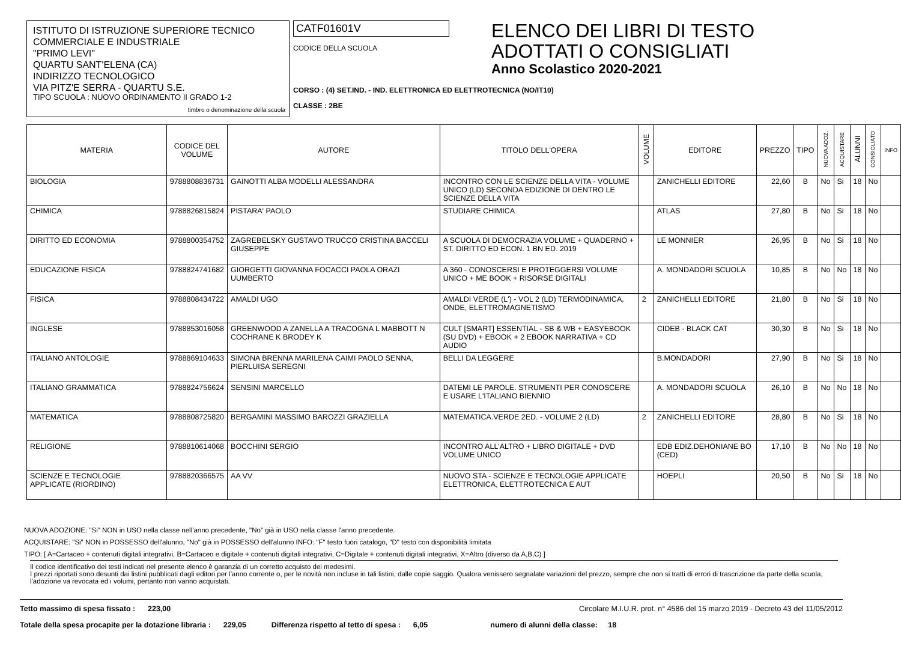ISTITUTO DI ISTRUZIONE SUPERIORE TECNICO
COMMERCIALE E INDUSTRIALE
"PRIMO LEVI"
QUARTU SANT'ELENA (CA)
INDIRIZZO TECNOLOGICO
VIA PITZ'E SERRA - QUARTU S.E.
TIPO SCUOLA : NUOVO ORDINAMENTO II GRADO 1-2
timbro o denominazione della scuola
CATF01601V
CODICE DELLA SCUOLA
CORSO : (4) SET.IND. - IND. ELETTRONICA ED ELETTROTECNICA (NO/IT10)
CLASSE : 2BE
ELENCO DEI LIBRI DI TESTO
ADOTTATI O CONSIGLIATI
Anno Scolastico 2020-2021
| MATERIA | CODICE DEL VOLUME | AUTORE | TITOLO DELL'OPERA | VOLUME | EDITORE | PREZZO | TIPO | NUOVA ADOZ. | ACQUISTARE | ALUNNI | CONSIGLIATO | INFO |
| --- | --- | --- | --- | --- | --- | --- | --- | --- | --- | --- | --- | --- |
| BIOLOGIA | 9788808836731 | GAINOTTI ALBA MODELLI ALESSANDRA | INCONTRO CON LE SCIENZE DELLA VITA - VOLUME UNICO (LD) SECONDA EDIZIONE DI DENTRO LE SCIENZE DELLA VITA | | ZANICHELLI EDITORE | 22,60 | B | No | Si | 18 | No | |
| CHIMICA | 9788826815824 | PISTARA' PAOLO | STUDIARE CHIMICA | | ATLAS | 27,80 | B | No | Si | 18 | No | |
| DIRITTO ED ECONOMIA | 9788800354752 | ZAGREBELSKY GUSTAVO TRUCCO CRISTINA BACCELI GIUSEPPE | A SCUOLA DI DEMOCRAZIA VOLUME + QUADERNO + ST. DIRITTO ED ECON. 1 BN ED. 2019 | | LE MONNIER | 26,95 | B | No | Si | 18 | No | |
| EDUCAZIONE FISICA | 9788824741682 | GIORGETTI GIOVANNA FOCACCI PAOLA ORAZI UUMBERTO | A 360 - CONOSCERSI E PROTEGGERSI VOLUME UNICO + ME BOOK + RISORSE DIGITALI | | A. MONDADORI SCUOLA | 10,85 | B | No | No | 18 | No | |
| FISICA | 9788808434722 | AMALDI UGO | AMALDI VERDE (L') - VOL 2 (LD) TERMODINAMICA, ONDE, ELETTROMAGNETISMO | 2 | ZANICHELLI EDITORE | 21,80 | B | No | Si | 18 | No | |
| INGLESE | 9788853016058 | GREENWOOD A ZANELLA A TRACOGNA L MABBOTT N COCHRANE K BRODEY K | CULT [SMART] ESSENTIAL - SB & WB + EASYEBOOK (SU DVD) + EBOOK + 2 EBOOK NARRATIVA + CD AUDIO | | CIDEB - BLACK CAT | 30,30 | B | No | Si | 18 | No | |
| ITALIANO ANTOLOGIE | 9788869104633 | SIMONA BRENNA MARILENA CAIMI PAOLO SENNA, PIERLUISA SEREGNI | BELLI DA LEGGERE | | B.MONDADORI | 27,90 | B | No | Si | 18 | No | |
| ITALIANO GRAMMATICA | 9788824756624 | SENSINI MARCELLO | DATEMI LE PAROLE. STRUMENTI PER CONOSCERE E USARE L'ITALIANO BIENNIO | | A. MONDADORI SCUOLA | 26,10 | B | No | No | 18 | No | |
| MATEMATICA | 9788808725820 | BERGAMINI MASSIMO BAROZZI GRAZIELLA | MATEMATICA.VERDE 2ED. - VOLUME 2 (LD) | 2 | ZANICHELLI EDITORE | 28,80 | B | No | Si | 18 | No | |
| RELIGIONE | 9788810614068 | BOCCHINI SERGIO | INCONTRO ALL'ALTRO + LIBRO DIGITALE + DVD VOLUME UNICO | | EDB EDIZ.DEHONIANE BO (CED) | 17,10 | B | No | No | 18 | No | |
| SCIENZE E TECNOLOGIE APPLICATE (RIORDINO) | 9788820366575 | AA VV | NUOVO STA - SCIENZE E TECNOLOGIE APPLICATE ELETTRONICA, ELETTROTECNICA E AUT | | HOEPLI | 20,50 | B | No | Si | 18 | No | |
NUOVA ADOZIONE: "Si" NON in USO nella classe nell'anno precedente, "No" già in USO nella classe l'anno precedente.
ACQUISTARE: "Si" NON in POSSESSO dell'alunno, "No" già in POSSESSO dell'alunno INFO: "F" testo fuori catalogo, "D" testo con disponibilità limitata
TIPO: [ A=Cartaceo + contenuti digitali integrativi, B=Cartaceo e digitale + contenuti digitali integrativi, C=Digitale + contenuti digitali integrativi, X=Altro (diverso da A,B,C) ]
Il codice identificativo dei testi indicati nel presente elenco è garanzia di un corretto acquisto dei medesimi.
I prezzi riportati sono desunti dai listini pubblicati dagli editori per l'anno corrente o, per le novità non incluse in tali listini, dalle copie saggio. Qualora venissero segnalate variazioni del prezzo, sempre che non si tratti di errori di trascrizione da parte della scuola, l'adozione va revocata ed i volumi, pertanto non vanno acquistati.
Tetto massimo di spesa fissato : 223,00 Circolare M.I.U.R. prot. n° 4586 del 15 marzo 2019 - Decreto 43 del 11/05/2012
Totale della spesa procapite per la dotazione libraria : 229,05 Differenza rispetto al tetto di spesa : 6,05 numero di alunni della classe: 18